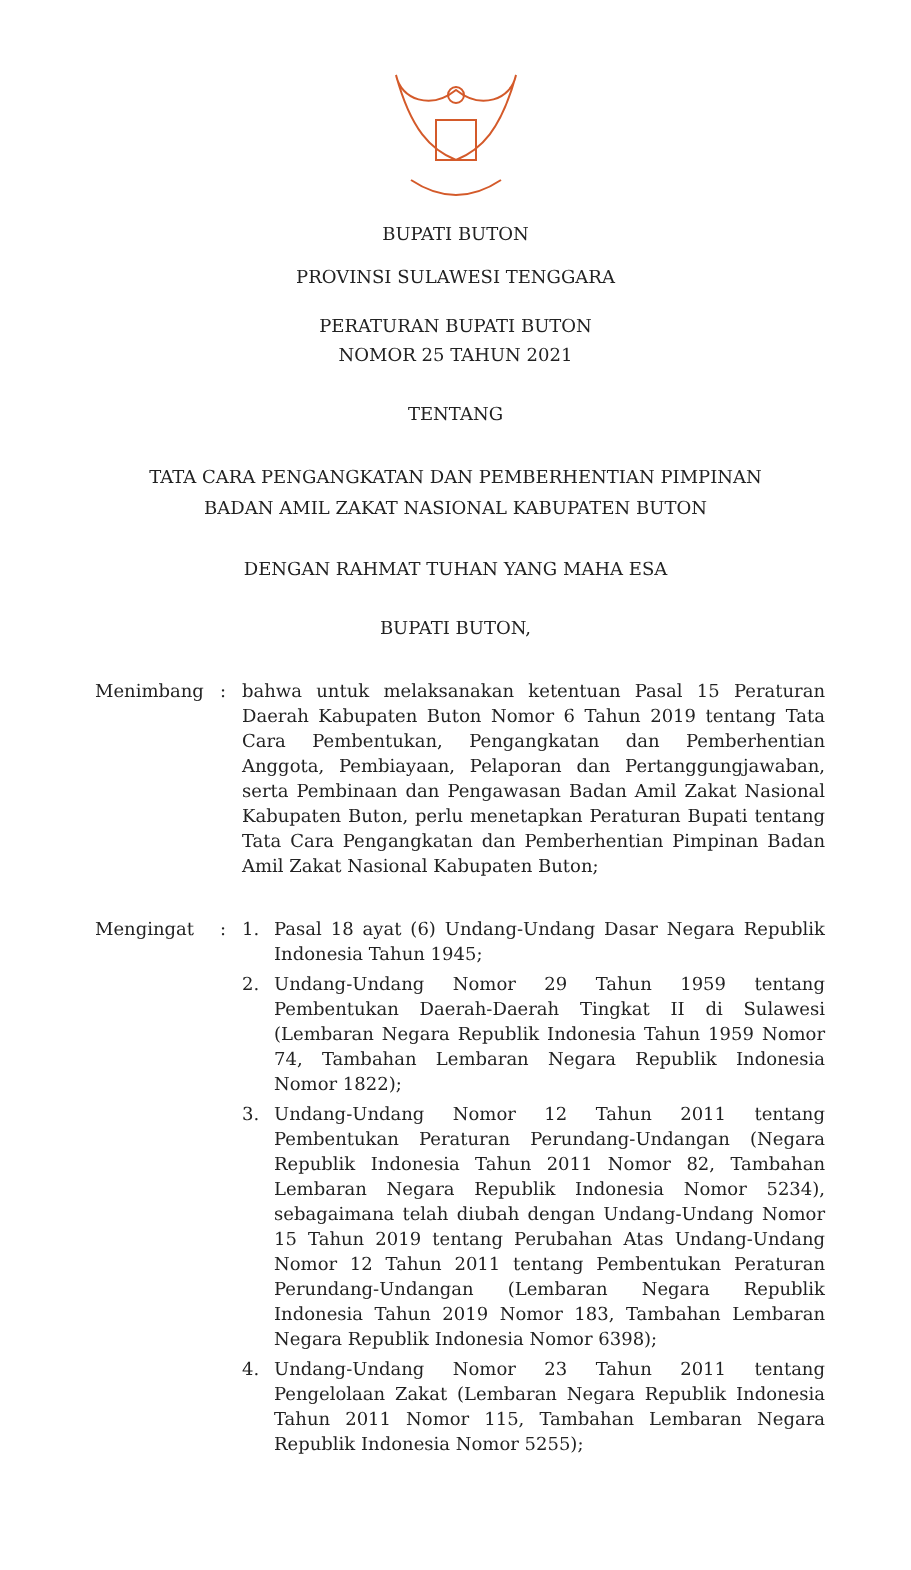BUPATI BUTON
PROVINSI SULAWESI TENGGARA
PERATURAN BUPATI BUTON
NOMOR 25 TAHUN 2021
TENTANG
TATA CARA PENGANGKATAN DAN PEMBERHENTIAN PIMPINAN
BADAN AMIL ZAKAT NASIONAL KABUPATEN BUTON
DENGAN RAHMAT TUHAN YANG MAHA ESA
BUPATI BUTON,
Menimbang : bahwa untuk melaksanakan ketentuan Pasal 15 Peraturan Daerah Kabupaten Buton Nomor 6 Tahun 2019 tentang Tata Cara Pembentukan, Pengangkatan dan Pemberhentian Anggota, Pembiayaan, Pelaporan dan Pertanggungjawaban, serta Pembinaan dan Pengawasan Badan Amil Zakat Nasional Kabupaten Buton, perlu menetapkan Peraturan Bupati tentang Tata Cara Pengangkatan dan Pemberhentian Pimpinan Badan Amil Zakat Nasional Kabupaten Buton;
Mengingat : 1. Pasal 18 ayat (6) Undang-Undang Dasar Negara Republik Indonesia Tahun 1945;
2. Undang-Undang Nomor 29 Tahun 1959 tentang Pembentukan Daerah-Daerah Tingkat II di Sulawesi (Lembaran Negara Republik Indonesia Tahun 1959 Nomor 74, Tambahan Lembaran Negara Republik Indonesia Nomor 1822);
3. Undang-Undang Nomor 12 Tahun 2011 tentang Pembentukan Peraturan Perundang-Undangan (Negara Republik Indonesia Tahun 2011 Nomor 82, Tambahan Lembaran Negara Republik Indonesia Nomor 5234), sebagaimana telah diubah dengan Undang-Undang Nomor 15 Tahun 2019 tentang Perubahan Atas Undang-Undang Nomor 12 Tahun 2011 tentang Pembentukan Peraturan Perundang-Undangan (Lembaran Negara Republik Indonesia Tahun 2019 Nomor 183, Tambahan Lembaran Negara Republik Indonesia Nomor 6398);
4. Undang-Undang Nomor 23 Tahun 2011 tentang Pengelolaan Zakat (Lembaran Negara Republik Indonesia Tahun 2011 Nomor 115, Tambahan Lembaran Negara Republik Indonesia Nomor 5255);